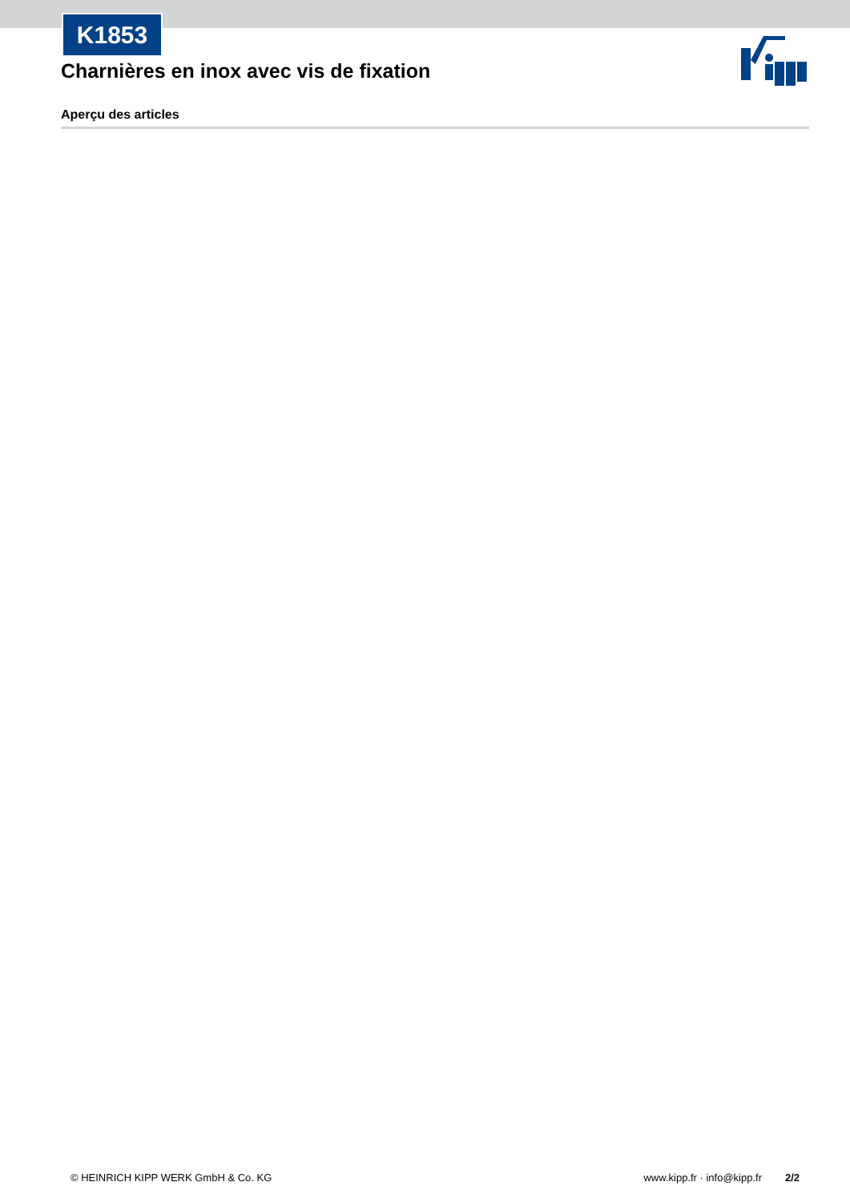K1853
Charnières en inox avec vis de fixation
Aperçu des articles
© HEINRICH KIPP WERK GmbH & Co. KG www.kipp.fr · info@kipp.fr 2/2